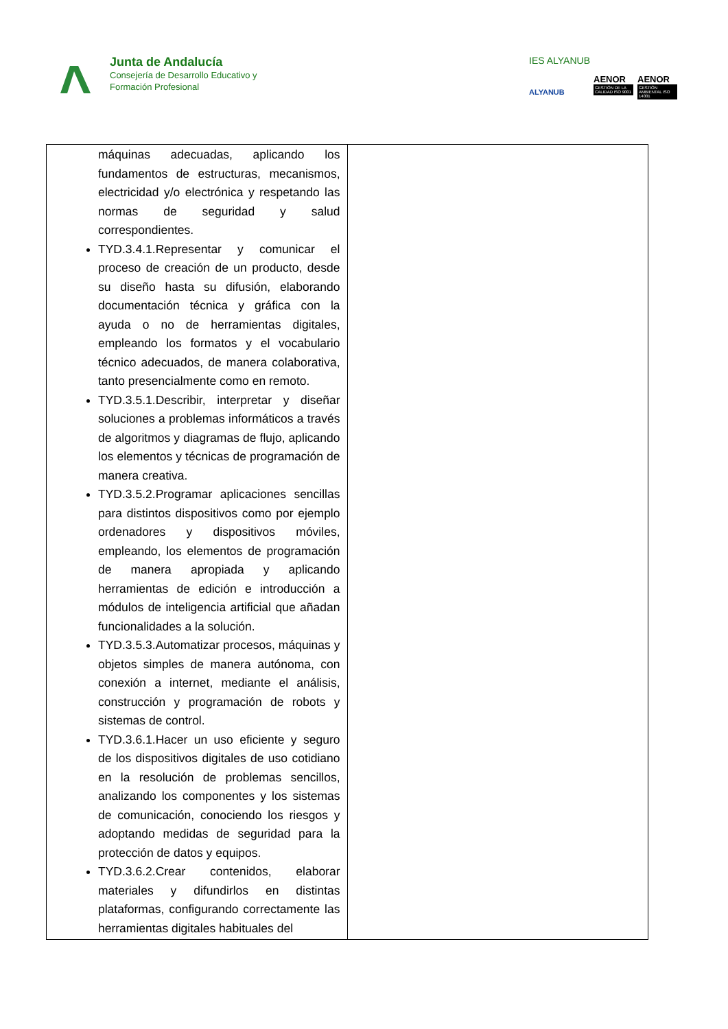Junta de Andalucía
Consejería de Desarrollo Educativo y
Formación Profesional
IES ALYANUB
ALYANUB
AENOR
GESTIÓN DE LA CALIDAD ISO 9001
AENOR
GESTIÓN AMBIENTAL ISO 14001
| máquinas adecuadas, aplicando los fundamentos de estructuras, mecanismos, electricidad y/o electrónica y respetando las normas de seguridad y salud correspondientes. TYD.3.4.1.Representar y comunicar el proceso de creación de un producto, desde su diseño hasta su difusión, elaborando documentación técnica y gráfica con la ayuda o no de herramientas digitales, empleando los formatos y el vocabulario técnico adecuados, de manera colaborativa, tanto presencialmente como en remoto. TYD.3.5.1.Describir, interpretar y diseñar soluciones a problemas informáticos a través de algoritmos y diagramas de flujo, aplicando los elementos y técnicas de programación de manera creativa. TYD.3.5.2.Programar aplicaciones sencillas para distintos dispositivos como por ejemplo ordenadores y dispositivos móviles, empleando, los elementos de programación de manera apropiada y aplicando herramientas de edición e introducción a módulos de inteligencia artificial que añadan funcionalidades a la solución. TYD.3.5.3.Automatizar procesos, máquinas y objetos simples de manera autónoma, con conexión a internet, mediante el análisis, construcción y programación de robots y sistemas de control. TYD.3.6.1.Hacer un uso eficiente y seguro de los dispositivos digitales de uso cotidiano en la resolución de problemas sencillos, analizando los componentes y los sistemas de comunicación, conociendo los riesgos y adoptando medidas de seguridad para la protección de datos y equipos. TYD.3.6.2.Crear contenidos, elaborar materiales y difundirlos en distintas plataformas, configurando correctamente las herramientas digitales habituales del | |